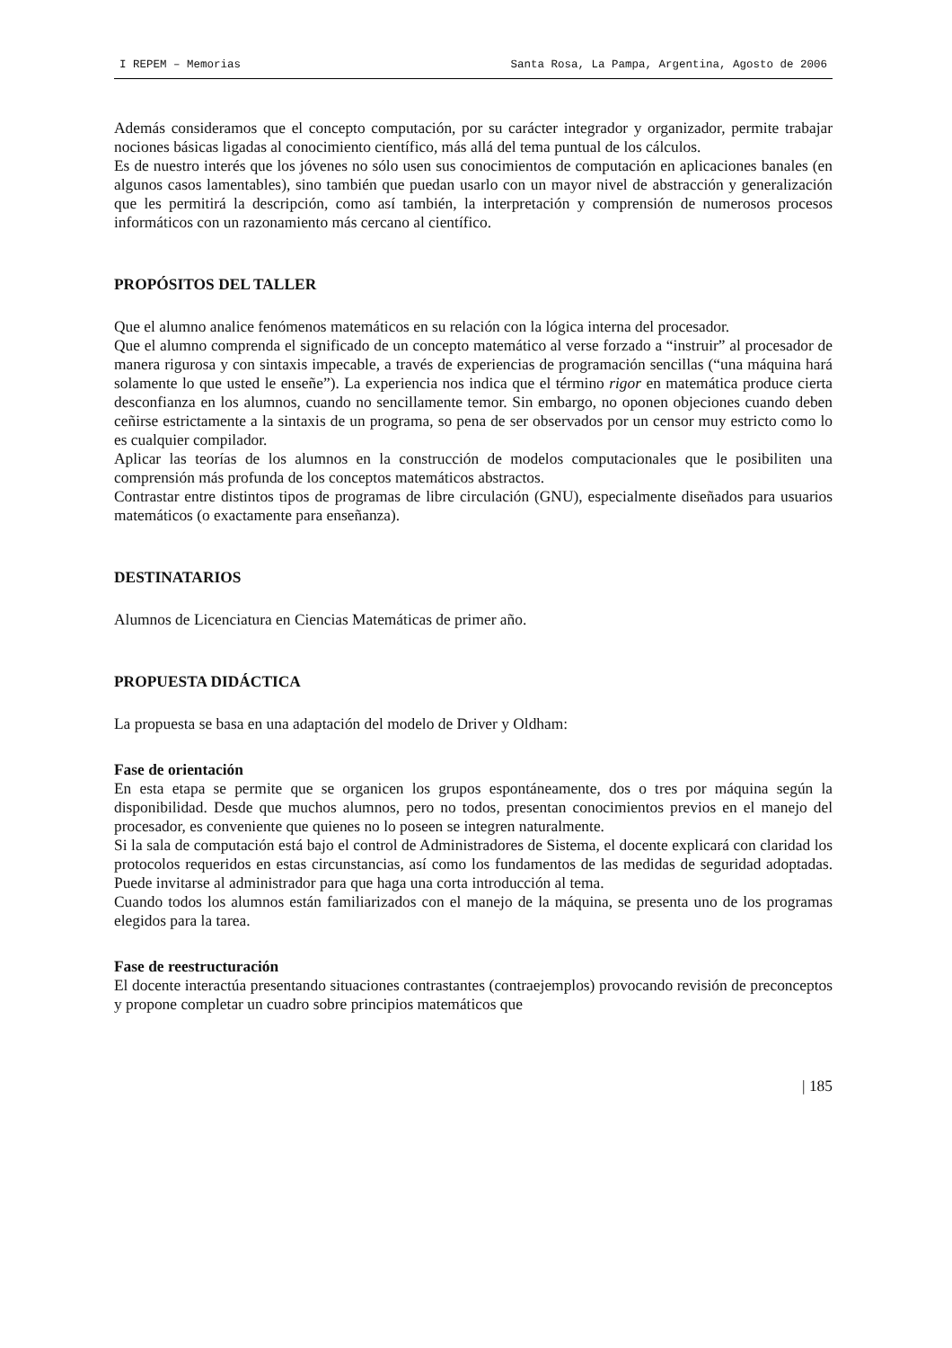I REPEM – Memorias Santa Rosa, La Pampa, Argentina, Agosto de 2006
Además consideramos que el concepto computación, por su carácter integrador y organizador, permite trabajar nociones básicas ligadas al conocimiento científico, más allá del tema puntual de los cálculos.
Es de nuestro interés que los jóvenes no sólo usen sus conocimientos de computación en aplicaciones banales (en algunos casos lamentables), sino también que puedan usarlo con un mayor nivel de abstracción y generalización que les permitirá la descripción, como así también, la interpretación y comprensión de numerosos procesos informáticos con un razonamiento más cercano al científico.
PROPÓSITOS DEL TALLER
Que el alumno analice fenómenos matemáticos en su relación con la lógica interna del procesador.
Que el alumno comprenda el significado de un concepto matemático al verse forzado a “instruir” al procesador de manera rigurosa y con sintaxis impecable, a través de experiencias de programación sencillas (“una máquina hará solamente lo que usted le enseñe”). La experiencia nos indica que el término rigor en matemática produce cierta desconfianza en los alumnos, cuando no sencillamente temor. Sin embargo, no oponen objeciones cuando deben ceñirse estrictamente a la sintaxis de un programa, so pena de ser observados por un censor muy estricto como lo es cualquier compilador.
Aplicar las teorías de los alumnos en la construcción de modelos computacionales que le posibiliten una comprensión más profunda de los conceptos matemáticos abstractos.
Contrastar entre distintos tipos de programas de libre circulación (GNU), especialmente diseñados para usuarios matemáticos (o exactamente para enseñanza).
DESTINATARIOS
Alumnos de Licenciatura en Ciencias Matemáticas de primer año.
PROPUESTA DIDÁCTICA
La propuesta se basa en una adaptación del modelo de Driver y Oldham:
Fase de orientación
En esta etapa se permite que se organicen los grupos espontáneamente, dos o tres por máquina según la disponibilidad. Desde que muchos alumnos, pero no todos, presentan conocimientos previos en el manejo del procesador, es conveniente que quienes no lo poseen se integren naturalmente.
Si la sala de computación está bajo el control de Administradores de Sistema, el docente explicará con claridad los protocolos requeridos en estas circunstancias, así como los fundamentos de las medidas de seguridad adoptadas. Puede invitarse al administrador para que haga una corta introducción al tema.
Cuando todos los alumnos están familiarizados con el manejo de la máquina, se presenta uno de los programas elegidos para la tarea.
Fase de reestructuración
El docente interactúa presentando situaciones contrastantes (contraejemplos) provocando revisión de preconceptos y propone completar un cuadro sobre principios matemáticos que
| 185